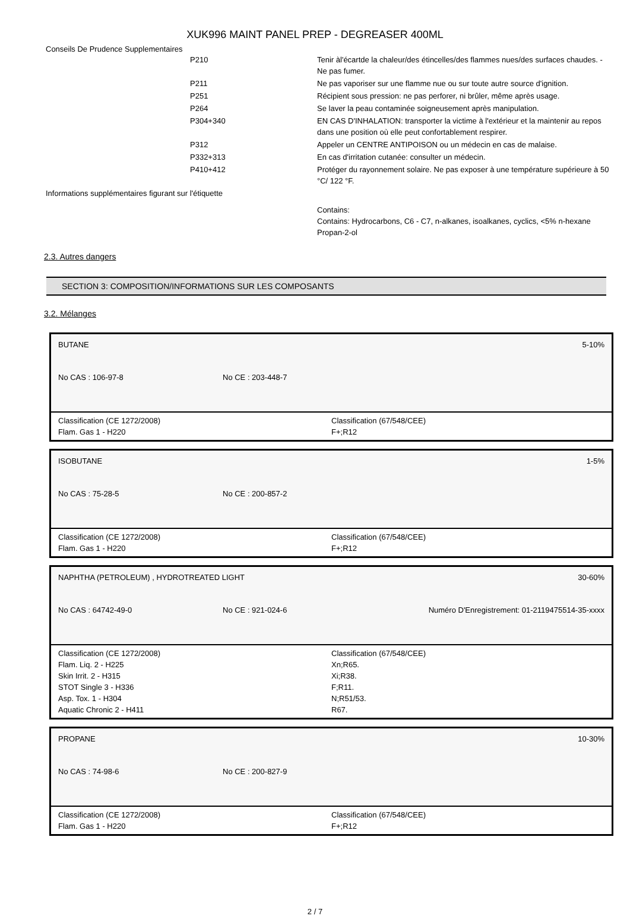XUK996 MAINT PANEL PREP - DEGREASER 400ML
Conseils De Prudence Supplementaires
| | P210 | Tenir àl'écartde la chaleur/des étincelles/des flammes nues/des surfaces chaudes. - Ne pas fumer. |
| | P211 | Ne pas vaporiser sur une flamme nue ou sur toute autre source d'ignition. |
| | P251 | Récipient sous pression: ne pas perforer, ni brûler, même après usage. |
| | P264 | Se laver la peau contaminée soigneusement après manipulation. |
| | P304+340 | EN CAS D'INHALATION: transporter la victime à l'extérieur et la maintenir au repos dans une position où elle peut confortablement respirer. |
| | P312 | Appeler un CENTRE ANTIPOISON ou un médecin en cas de malaise. |
| | P332+313 | En cas d'irritation cutanée: consulter un médecin. |
| | P410+412 | Protéger du rayonnement solaire. Ne pas exposer à une température supérieure à 50 °C/ 122 °F. |
| Informations supplémentaires figurant sur l'étiquette | | |
| | | Contains: Contains: Hydrocarbons, C6 - C7, n-alkanes, isoalkanes, cyclics, <5% n-hexane Propan-2-ol |
2.3. Autres dangers
SECTION 3: COMPOSITION/INFORMATIONS SUR LES COMPOSANTS
3.2. Mélanges
BUTANE 5-10%
No CAS : 106-97-8 No CE : 203-448-7
Classification (CE 1272/2008)
Flam. Gas 1 - H220
Classification (67/548/CEE)
F+;R12
ISOBUTANE 1-5%
No CAS : 75-28-5 No CE : 200-857-2
Classification (CE 1272/2008)
Flam. Gas 1 - H220
Classification (67/548/CEE)
F+;R12
NAPHTHA (PETROLEUM) , HYDROTREATED LIGHT 30-60%
No CAS : 64742-49-0 No CE : 921-024-6 Numéro D'Enregistrement: 01-2119475514-35-xxxx
Classification (CE 1272/2008)
Flam. Liq. 2 - H225
Skin Irrit. 2 - H315
STOT Single 3 - H336
Asp. Tox. 1 - H304
Aquatic Chronic 2 - H411
Classification (67/548/CEE)
Xn;R65.
Xi;R38.
F;R11.
N;R51/53.
R67.
PROPANE 10-30%
No CAS : 74-98-6 No CE : 200-827-9
Classification (CE 1272/2008)
Flam. Gas 1 - H220
Classification (67/548/CEE)
F+;R12
2 / 7